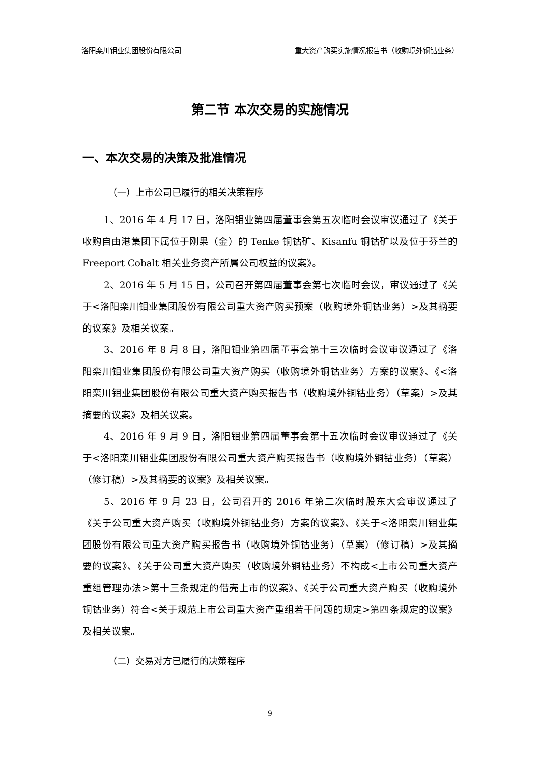洛阳栾川钼业集团股份有限公司 重大资产购买实施情况报告书（收购境外铜钴业务）
第二节 本次交易的实施情况
一、本次交易的决策及批准情况
（一）上市公司已履行的相关决策程序
1、2016 年 4 月 17 日，洛阳钼业第四届董事会第五次临时会议审议通过了《关于收购自由港集团下属位于刚果（金）的 Tenke 铜钴矿、Kisanfu 铜钴矿以及位于芬兰的 Freeport Cobalt 相关业务资产所属公司权益的议案》。
2、2016 年 5 月 15 日，公司召开第四届董事会第七次临时会议，审议通过了《关于<洛阳栾川钼业集团股份有限公司重大资产购买预案（收购境外铜钴业务）>及其摘要的议案》及相关议案。
3、2016 年 8 月 8 日，洛阳钼业第四届董事会第十三次临时会议审议通过了《洛阳栾川钼业集团股份有限公司重大资产购买（收购境外铜钴业务）方案的议案》、《<洛阳栾川钼业集团股份有限公司重大资产购买报告书（收购境外铜钴业务）（草案）>及其摘要的议案》及相关议案。
4、2016 年 9 月 9 日，洛阳钼业第四届董事会第十五次临时会议审议通过了《关于<洛阳栾川钼业集团股份有限公司重大资产购买报告书（收购境外铜钴业务）（草案）（修订稿）>及其摘要的议案》及相关议案。
5、2016 年 9 月 23 日，公司召开的 2016 年第二次临时股东大会审议通过了《关于公司重大资产购买（收购境外铜钴业务）方案的议案》、《关于<洛阳栾川钼业集团股份有限公司重大资产购买报告书（收购境外铜钴业务）（草案）（修订稿）>及其摘要的议案》、《关于公司重大资产购买（收购境外铜钴业务）不构成<上市公司重大资产重组管理办法>第十三条规定的借壳上市的议案》、《关于公司重大资产购买（收购境外铜钴业务）符合<关于规范上市公司重大资产重组若干问题的规定>第四条规定的议案》及相关议案。
（二）交易对方已履行的决策程序
9